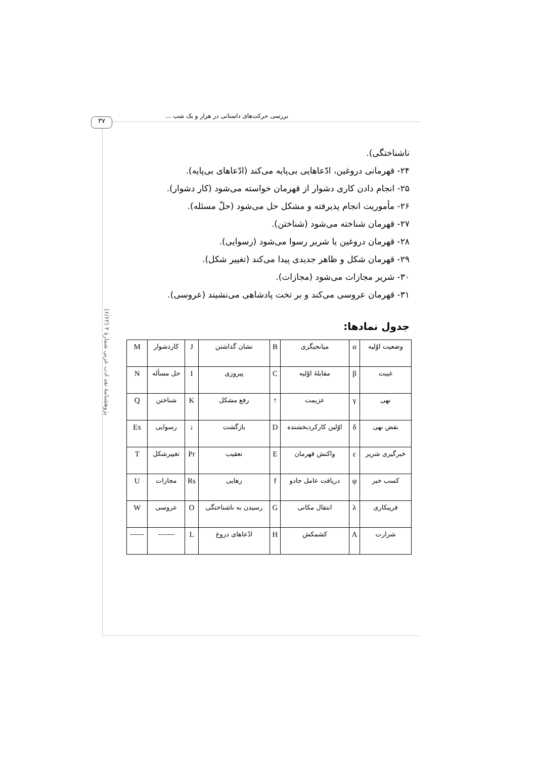۳۷
بررسی حرکت‌های داستانی در هزار و یک شب ...
پژوهشنامهٔ نقد ادب عربی شمارهٔ ۴ (۶/۶۲)
ناشناختگی).
۲۴- قهرمانی دروغین، ادّعاهایی بی‌پایه می‌کند (ادّعاهای بی‌پایه).
۲۵- انجام دادن کاری دشوار از قهرمان خواسته می‌شود (کار دشوار).
۲۶- مأموریت انجام پذیرفته و مشکل حل می‌شود (حلّ مسئله).
۲۷- قهرمان شناخته می‌شود (شناختن).
۲۸- قهرمان دروغین یا شریر رسوا می‌شود (رسوایی).
۲۹- قهرمان شکل و ظاهر جدیدی پیدا می‌کند (تغییر شکل).
۳۰- شریر مجازات می‌شود (مجازات).
۳۱- قهرمان عروسی می‌کند و بر تخت پادشاهی می‌نشیند (عروسی).
جدول نمادها:
| وضعیت اوّلیه | α | میانجیگری | B | نشان گذاشتن | J | کاردشوار | M |
| غیبت | β | مقابلهٔ اوّلیه | C | پیروزی | I | حل مسأله | N |
| نهی | γ | عزیمت | ↑ | رفع مشکل | K | شناختن | Q |
| نقض نهی | δ | اوّلین کارکردبخشنده | D | بازگشت | ↓ | رسوایی | Ex |
| خبرگیری شریر | ε | واکنش قهرمان | E | تعقیب | Pr | تغییرشکل | T |
| کسب خبر | φ | دریافت عامل جادو | f | رهایی | Rs | مجازات | U |
| فریبکاری | λ | انتقال مکانی | G | رسیدن به ناشناختگی | O | عروسی | W |
| شرارت | A | کشمکش | H | ادّعاهای دروغ | L | ------- | ------ |